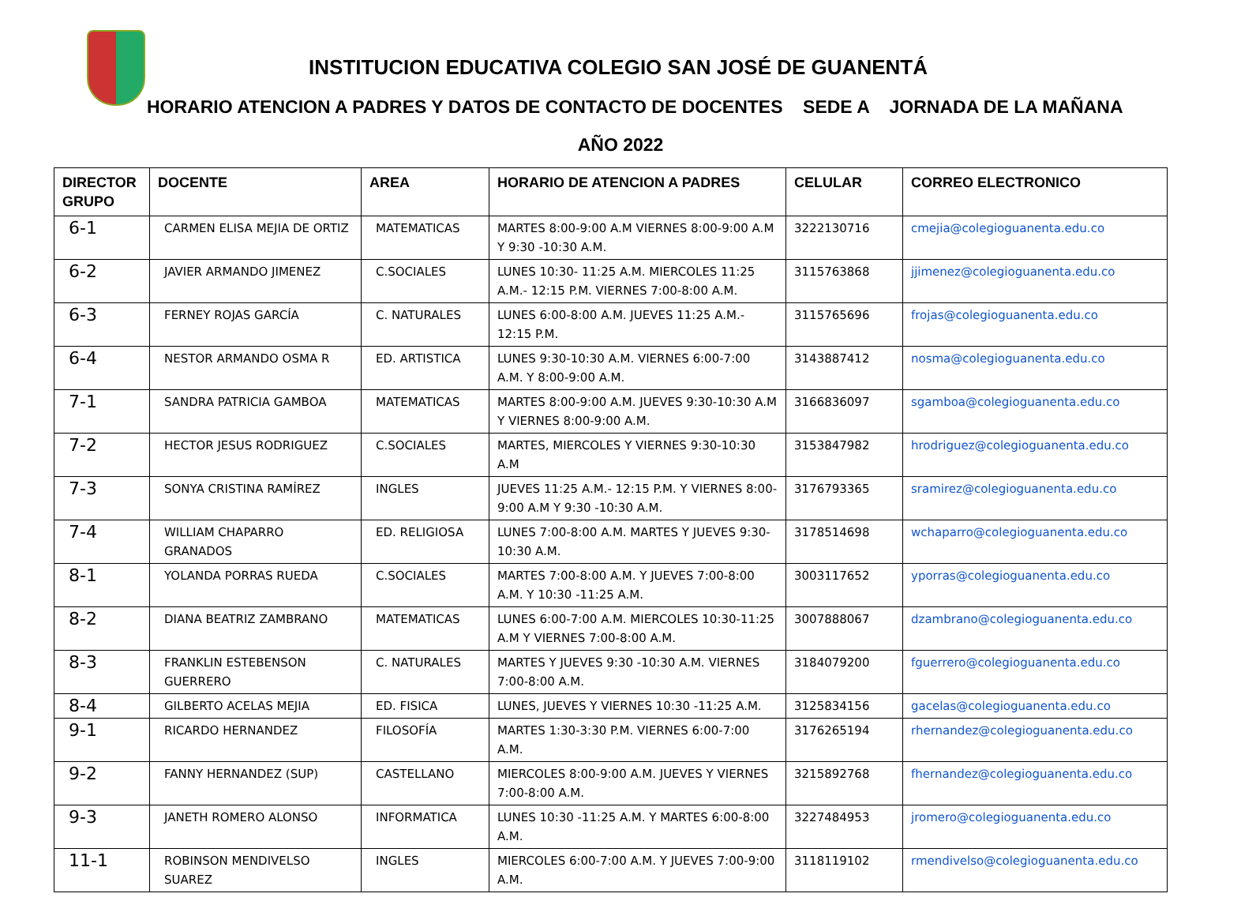INSTITUCION EDUCATIVA COLEGIO SAN JOSÉ DE GUANENTÁ
HORARIO ATENCION A PADRES Y DATOS DE CONTACTO DE DOCENTES SEDE A JORNADA DE LA MAÑANA
AÑO 2022
| DIRECTOR GRUPO | DOCENTE | AREA | HORARIO DE ATENCION A PADRES | CELULAR | CORREO ELECTRONICO |
| --- | --- | --- | --- | --- | --- |
| 6-1 | CARMEN ELISA MEJIA DE ORTIZ | MATEMATICAS | MARTES 8:00-9:00 A.M VIERNES 8:00-9:00 A.M Y 9:30 -10:30 A.M. | 3222130716 | cmejia@colegioguanenta.edu.co |
| 6-2 | JAVIER ARMANDO JIMENEZ | C.SOCIALES | LUNES 10:30- 11:25 A.M. MIERCOLES 11:25 A.M.- 12:15 P.M. VIERNES 7:00-8:00 A.M. | 3115763868 | jjimenez@colegioguanenta.edu.co |
| 6-3 | FERNEY ROJAS GARCÍA | C. NATURALES | LUNES 6:00-8:00 A.M. JUEVES 11:25 A.M.- 12:15 P.M. | 3115765696 | frojas@colegioguanenta.edu.co |
| 6-4 | NESTOR ARMANDO OSMA R | ED. ARTISTICA | LUNES 9:30-10:30 A.M. VIERNES 6:00-7:00 A.M. Y 8:00-9:00 A.M. | 3143887412 | nosma@colegioguanenta.edu.co |
| 7-1 | SANDRA PATRICIA GAMBOA | MATEMATICAS | MARTES 8:00-9:00 A.M. JUEVES 9:30-10:30 A.M Y VIERNES 8:00-9:00 A.M. | 3166836097 | sgamboa@colegioguanenta.edu.co |
| 7-2 | HECTOR JESUS RODRIGUEZ | C.SOCIALES | MARTES, MIERCOLES Y VIERNES 9:30-10:30 A.M | 3153847982 | hrodriguez@colegioguanenta.edu.co |
| 7-3 | SONYA CRISTINA RAMÍREZ | INGLES | JUEVES 11:25 A.M.- 12:15 P.M. Y VIERNES 8:00-9:00 A.M Y 9:30 -10:30 A.M. | 3176793365 | sramirez@colegioguanenta.edu.co |
| 7-4 | WILLIAM CHAPARRO GRANADOS | ED. RELIGIOSA | LUNES 7:00-8:00 A.M. MARTES Y JUEVES 9:30-10:30 A.M. | 3178514698 | wchaparro@colegioguanenta.edu.co |
| 8-1 | YOLANDA PORRAS RUEDA | C.SOCIALES | MARTES 7:00-8:00 A.M. Y JUEVES 7:00-8:00 A.M. Y 10:30 -11:25 A.M. | 3003117652 | yporras@colegioguanenta.edu.co |
| 8-2 | DIANA BEATRIZ ZAMBRANO | MATEMATICAS | LUNES 6:00-7:00 A.M. MIERCOLES 10:30-11:25 A.M Y VIERNES 7:00-8:00 A.M. | 3007888067 | dzambrano@colegioguanenta.edu.co |
| 8-3 | FRANKLIN ESTEBENSON GUERRERO | C. NATURALES | MARTES Y JUEVES 9:30 -10:30 A.M. VIERNES 7:00-8:00 A.M. | 3184079200 | fguerrero@colegioguanenta.edu.co |
| 8-4 | GILBERTO ACELAS MEJIA | ED. FISICA | LUNES, JUEVES Y VIERNES 10:30 -11:25 A.M. | 3125834156 | gacelas@colegioguanenta.edu.co |
| 9-1 | RICARDO HERNANDEZ | FILOSOFÍA | MARTES 1:30-3:30 P.M. VIERNES 6:00-7:00 A.M. | 3176265194 | rhernandez@colegioguanenta.edu.co |
| 9-2 | FANNY HERNANDEZ (SUP) | CASTELLANO | MIERCOLES 8:00-9:00 A.M. JUEVES Y VIERNES 7:00-8:00 A.M. | 3215892768 | fhernandez@colegioguanenta.edu.co |
| 9-3 | JANETH ROMERO ALONSO | INFORMATICA | LUNES 10:30 -11:25 A.M. Y MARTES 6:00-8:00 A.M. | 3227484953 | jromero@colegioguanenta.edu.co |
| 11-1 | ROBINSON MENDIVELSO SUAREZ | INGLES | MIERCOLES 6:00-7:00 A.M. Y JUEVES 7:00-9:00 A.M. | 3118119102 | rmendivelso@colegioguanenta.edu.co |